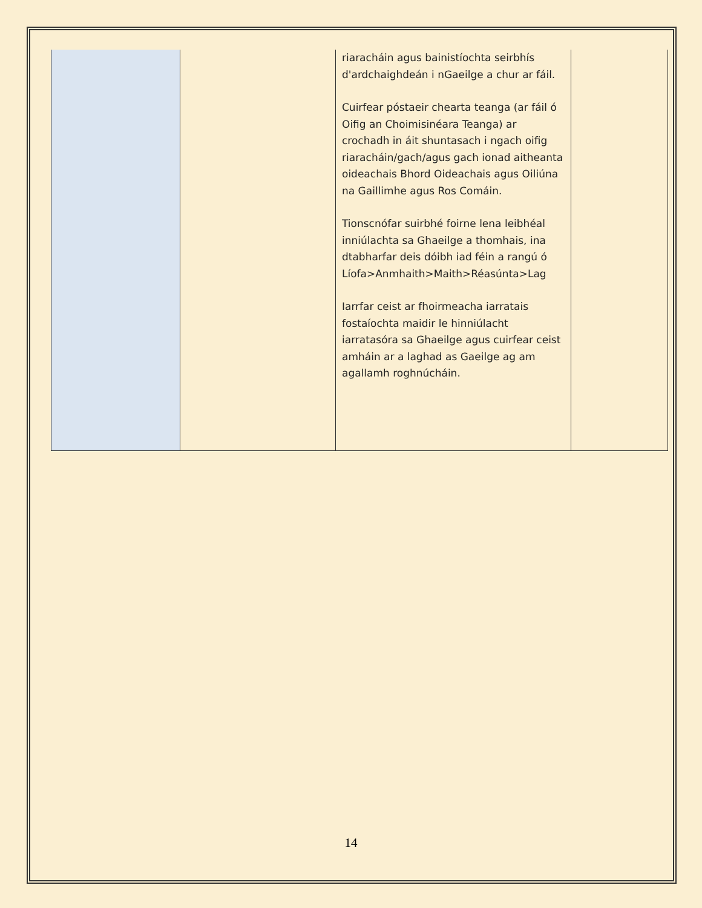| | | riaracháin agus bainistíochta seirbhís d'ardchaighdeán i nGaeilge a chur ar fáil. Cuirfear póstaeir chearta teanga (ar fáil ó Oifig an Choimisinéara Teanga) ar crochadh in áit shuntasach i ngach oifig riaracháin/gach/agus gach ionad aitheanta oideachais Bhord Oideachais agus Oiliúna na Gaillimhe agus Ros Comáin. Tionscnófar suirbhé foirne lena leibhéal inniúlachta sa Ghaeilge a thomhais, ina dtabharfar deis dóibh iad féin a rangú ó Líofa>Anmhaith>Maith>Réasúnta>Lag Iarrfar ceist ar fhoirmeacha iarratais fostaíochta maidir le hinniúlacht iarratasóra sa Ghaeilge agus cuirfear ceist amháin ar a laghad as Gaeilge ag am agallamh roghnúcháin. | |
14